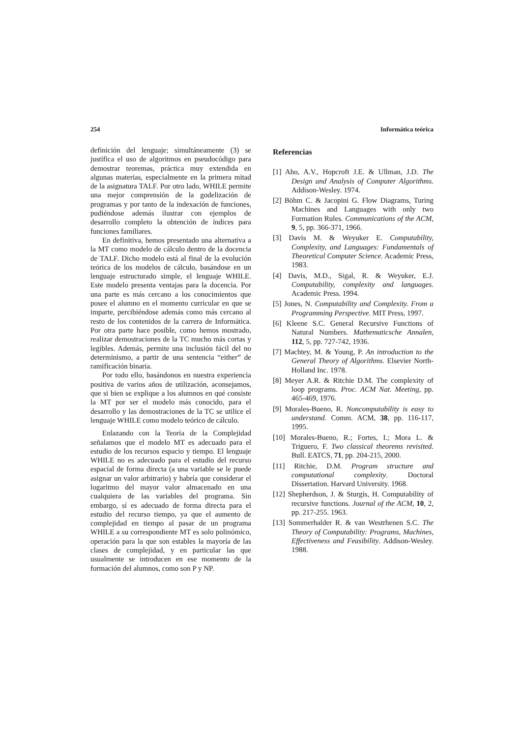254 Informática teórica
definición del lenguaje; simultáneamente (3) se justifica el uso de algoritmos en pseudocódigo para demostrar teoremas, práctica muy extendida en algunas materias, especialmente en la primera mitad de la asignatura TALF. Por otro lado, WHILE permite una mejor comprensión de la godelización de programas y por tanto de la indexación de funciones, pudiéndose además ilustrar con ejemplos de desarrollo completo la obtención de índices para funciones familiares.
En definitiva, hemos presentado una alternativa a la MT como modelo de cálculo dentro de la docencia de TALF. Dicho modelo está al final de la evolución teórica de los modelos de cálculo, basándose en un lenguaje estructurado simple, el lenguaje WHILE. Este modelo presenta ventajas para la docencia. Por una parte es más cercano a los conocimientos que posee el alumno en el momento curricular en que se imparte, percibiéndose además como más cercano al resto de los contenidos de la carrera de Informática. Por otra parte hace posible, como hemos mostrado, realizar demostraciones de la TC mucho más cortas y legibles. Además, permite una inclusión fácil del no determinismo, a partir de una sentencia “either” de ramificación binaria.
Por todo ello, basándonos en nuestra experiencia positiva de varios años de utilización, aconsejamos, que si bien se explique a los alumnos en qué consiste la MT por ser el modelo más conocido, para el desarrollo y las demostraciones de la TC se utilice el lenguaje WHILE como modelo teórico de cálculo.
Enlazando con la Teoría de la Complejidad señalamos que el modelo MT es adecuado para el estudio de los recursos espacio y tiempo. El lenguaje WHILE no es adecuado para el estudio del recurso espacial de forma directa (a una variable se le puede asignar un valor arbitrario) y habría que considerar el logaritmo del mayor valor almacenado en una cualquiera de las variables del programa. Sin embargo, sí es adecuado de forma directa para el estudio del recurso tiempo, ya que el aumento de complejidad en tiempo al pasar de un programa WHILE a su correspondiente MT es solo polinómico, operación para la que son estables la mayoría de las clases de complejidad, y en particular las que usualmente se introducen en ese momento de la formación del alumnos, como son P y NP.
Referencias
[1] Aho, A.V., Hopcroft J.E. & Ullman, J.D. The Design and Analysis of Computer Algorithms. Addison-Wesley. 1974.
[2] Böhm C. & Jacopini G. Flow Diagrams, Turing Machines and Languages with only two Formation Rules. Communications of the ACM, 9, 5, pp. 366-371, 1966.
[3] Davis M. & Weyuker E. Computability, Complexity, and Languages: Fundamentals of Theoretical Computer Science. Academic Press, 1983.
[4] Davis, M.D., Sigal, R. & Weyuker, E.J. Computability, complexity and languages. Academic Press. 1994.
[5] Jones, N. Computability and Complexity. From a Programming Perspective. MIT Press, 1997.
[6] Kleene S.C. General Recursive Functions of Natural Numbers. Mathematicsche Annalen, 112, 5, pp. 727-742, 1936.
[7] Machtey, M. & Young, P. An introduction to the General Theory of Algorithms. Elsevier North-Holland Inc. 1978.
[8] Meyer A.R. & Ritchie D.M. The complexity of loop programs. Proc. ACM Nat. Meeting, pp. 465-469, 1976.
[9] Morales-Bueno, R. Noncomputability is easy to understand. Comm. ACM, 38, pp. 116-117, 1995.
[10] Morales-Bueno, R.; Fortes, I.; Mora L. & Triguero, F. Two classical theorems revisited. Bull. EATCS, 71, pp. 204-215, 2000.
[11] Ritchie, D.M. Program structure and computational complexity. Doctoral Dissertation. Harvard University. 1968.
[12] Shepherdson, J. & Sturgis, H. Computability of recursive functions. Journal of the ACM, 10, 2, pp. 217-255. 1963.
[13] Sommerhalder R. & van Westrhenen S.C. The Theory of Computability: Programs, Machines, Effectiveness and Feasibility. Addison-Wesley. 1988.